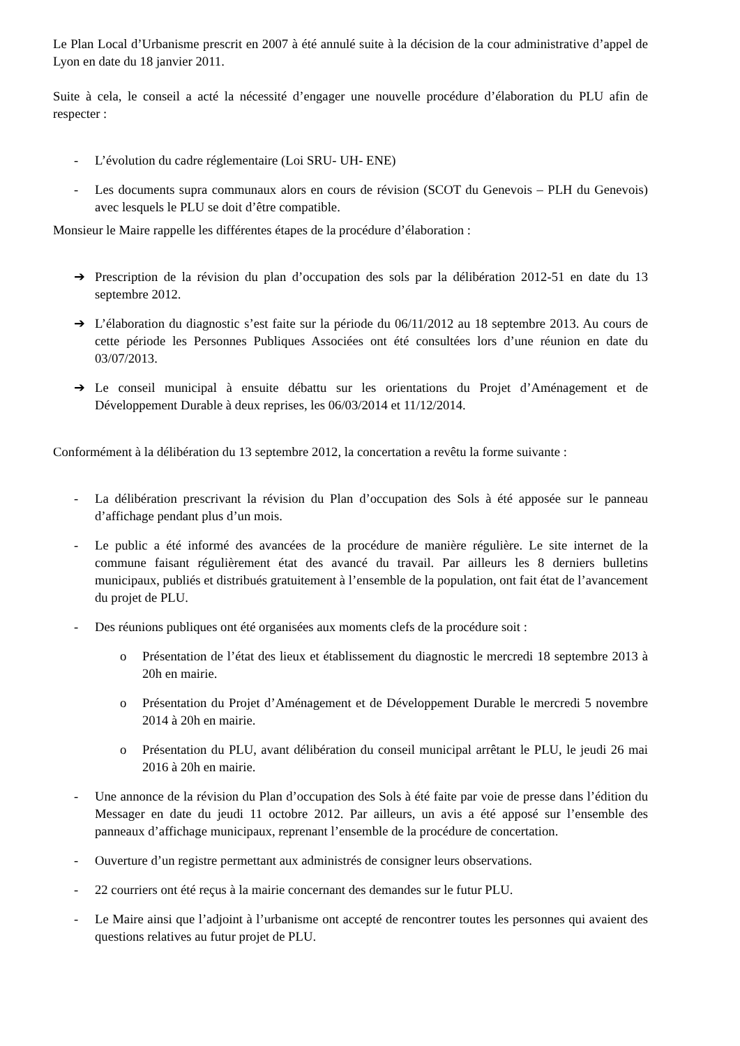Le Plan Local d’Urbanisme prescrit en 2007 à été annulé suite à la décision de la cour administrative d’appel de Lyon en date du 18 janvier 2011.
Suite à cela, le conseil a acté la nécessité d’engager une nouvelle procédure d’élaboration du PLU afin de respecter :
- L’évolution du cadre réglementaire (Loi SRU- UH- ENE)
- Les documents supra communaux alors en cours de révision (SCOT du Genevois – PLH du Genevois) avec lesquels le PLU se doit d’être compatible.
Monsieur le Maire rappelle les différentes étapes de la procédure d’élaboration :
➔ Prescription de la révision du plan d’occupation des sols par la délibération 2012-51 en date du 13 septembre 2012.
➔ L’élaboration du diagnostic s’est faite sur la période du 06/11/2012 au 18 septembre 2013. Au cours de cette période les Personnes Publiques Associées ont été consultées lors d’une réunion en date du 03/07/2013.
➔ Le conseil municipal à ensuite débattu sur les orientations du Projet d’Aménagement et de Développement Durable à deux reprises, les 06/03/2014 et 11/12/2014.
Conformément à la délibération du 13 septembre 2012, la concertation a revêtu la forme suivante :
- La délibération prescrivant la révision du Plan d’occupation des Sols à été apposée sur le panneau d’affichage pendant plus d’un mois.
- Le public a été informé des avancées de la procédure de manière régulière. Le site internet de la commune faisant régulièrement état des avancé du travail. Par ailleurs les 8 derniers bulletins municipaux, publiés et distribués gratuitement à l’ensemble de la population, ont fait état de l’avancement du projet de PLU.
- Des réunions publiques ont été organisées aux moments clefs de la procédure soit :
o Présentation de l’état des lieux et établissement du diagnostic le mercredi 18 septembre 2013 à 20h en mairie.
o Présentation du Projet d’Aménagement et de Développement Durable le mercredi 5 novembre 2014 à 20h en mairie.
o Présentation du PLU, avant délibération du conseil municipal arrêtant le PLU, le jeudi 26 mai 2016 à 20h en mairie.
- Une annonce de la révision du Plan d’occupation des Sols à été faite par voie de presse dans l’édition du Messager en date du jeudi 11 octobre 2012. Par ailleurs, un avis a été apposé sur l’ensemble des panneaux d’affichage municipaux, reprenant l’ensemble de la procédure de concertation.
- Ouverture d’un registre permettant aux administrés de consigner leurs observations.
- 22 courriers ont été reçus à la mairie concernant des demandes sur le futur PLU.
- Le Maire ainsi que l’adjoint à l’urbanisme ont accepté de rencontrer toutes les personnes qui avaient des questions relatives au futur projet de PLU.